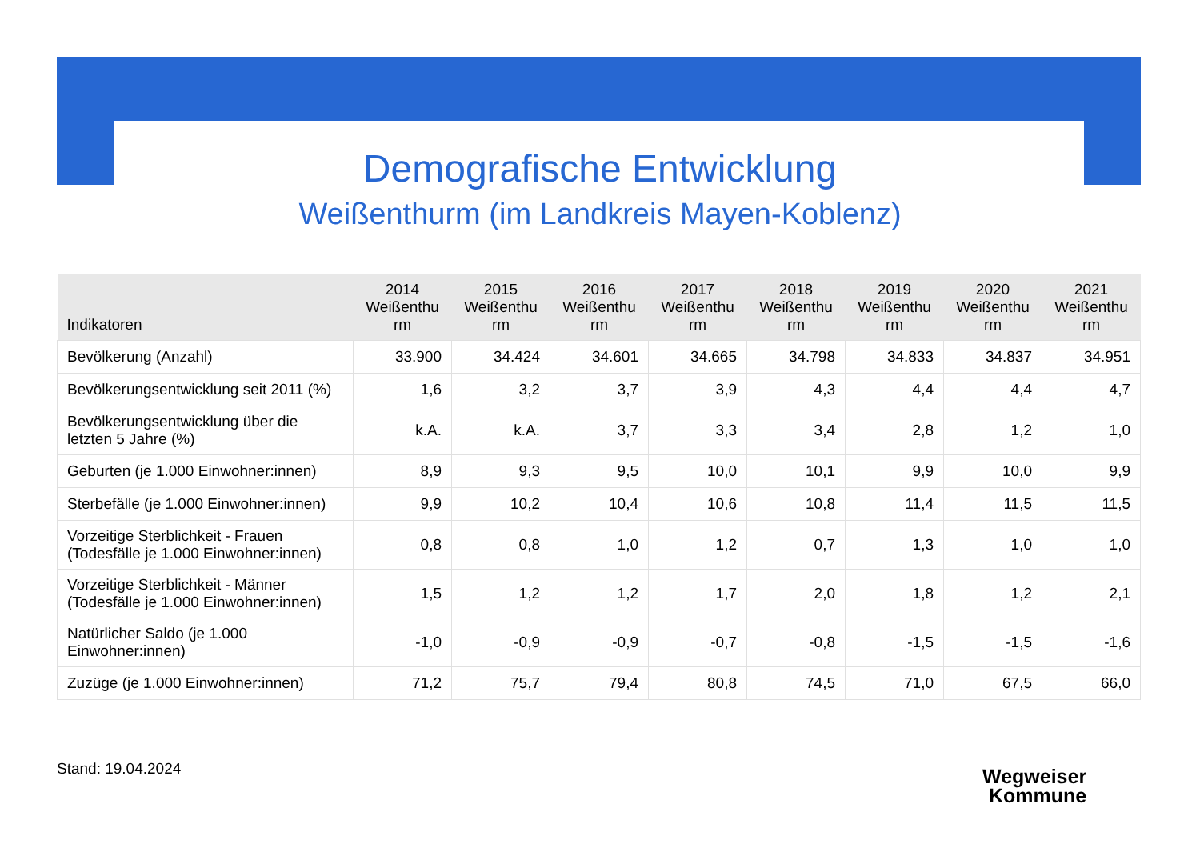Demografische Entwicklung
Weißenthurm (im Landkreis Mayen-Koblenz)
| Indikatoren | 2014 Weißenthu rm | 2015 Weißenthu rm | 2016 Weißenthu rm | 2017 Weißenthu rm | 2018 Weißenthu rm | 2019 Weißenthu rm | 2020 Weißenthu rm | 2021 Weißenthu rm |
| --- | --- | --- | --- | --- | --- | --- | --- | --- |
| Bevölkerung (Anzahl) | 33.900 | 34.424 | 34.601 | 34.665 | 34.798 | 34.833 | 34.837 | 34.951 |
| Bevölkerungsentwicklung seit 2011 (%) | 1,6 | 3,2 | 3,7 | 3,9 | 4,3 | 4,4 | 4,4 | 4,7 |
| Bevölkerungsentwicklung über die letzten 5 Jahre (%) | k.A. | k.A. | 3,7 | 3,3 | 3,4 | 2,8 | 1,2 | 1,0 |
| Geburten (je 1.000 Einwohner:innen) | 8,9 | 9,3 | 9,5 | 10,0 | 10,1 | 9,9 | 10,0 | 9,9 |
| Sterbefälle (je 1.000 Einwohner:innen) | 9,9 | 10,2 | 10,4 | 10,6 | 10,8 | 11,4 | 11,5 | 11,5 |
| Vorzeitige Sterblichkeit - Frauen (Todesfälle je 1.000 Einwohner:innen) | 0,8 | 0,8 | 1,0 | 1,2 | 0,7 | 1,3 | 1,0 | 1,0 |
| Vorzeitige Sterblichkeit - Männer (Todesfälle je 1.000 Einwohner:innen) | 1,5 | 1,2 | 1,2 | 1,7 | 2,0 | 1,8 | 1,2 | 2,1 |
| Natürlicher Saldo (je 1.000 Einwohner:innen) | -1,0 | -0,9 | -0,9 | -0,7 | -0,8 | -1,5 | -1,5 | -1,6 |
| Zuzüge (je 1.000 Einwohner:innen) | 71,2 | 75,7 | 79,4 | 80,8 | 74,5 | 71,0 | 67,5 | 66,0 |
Stand: 19.04.2024
Wegweiser
Kommune